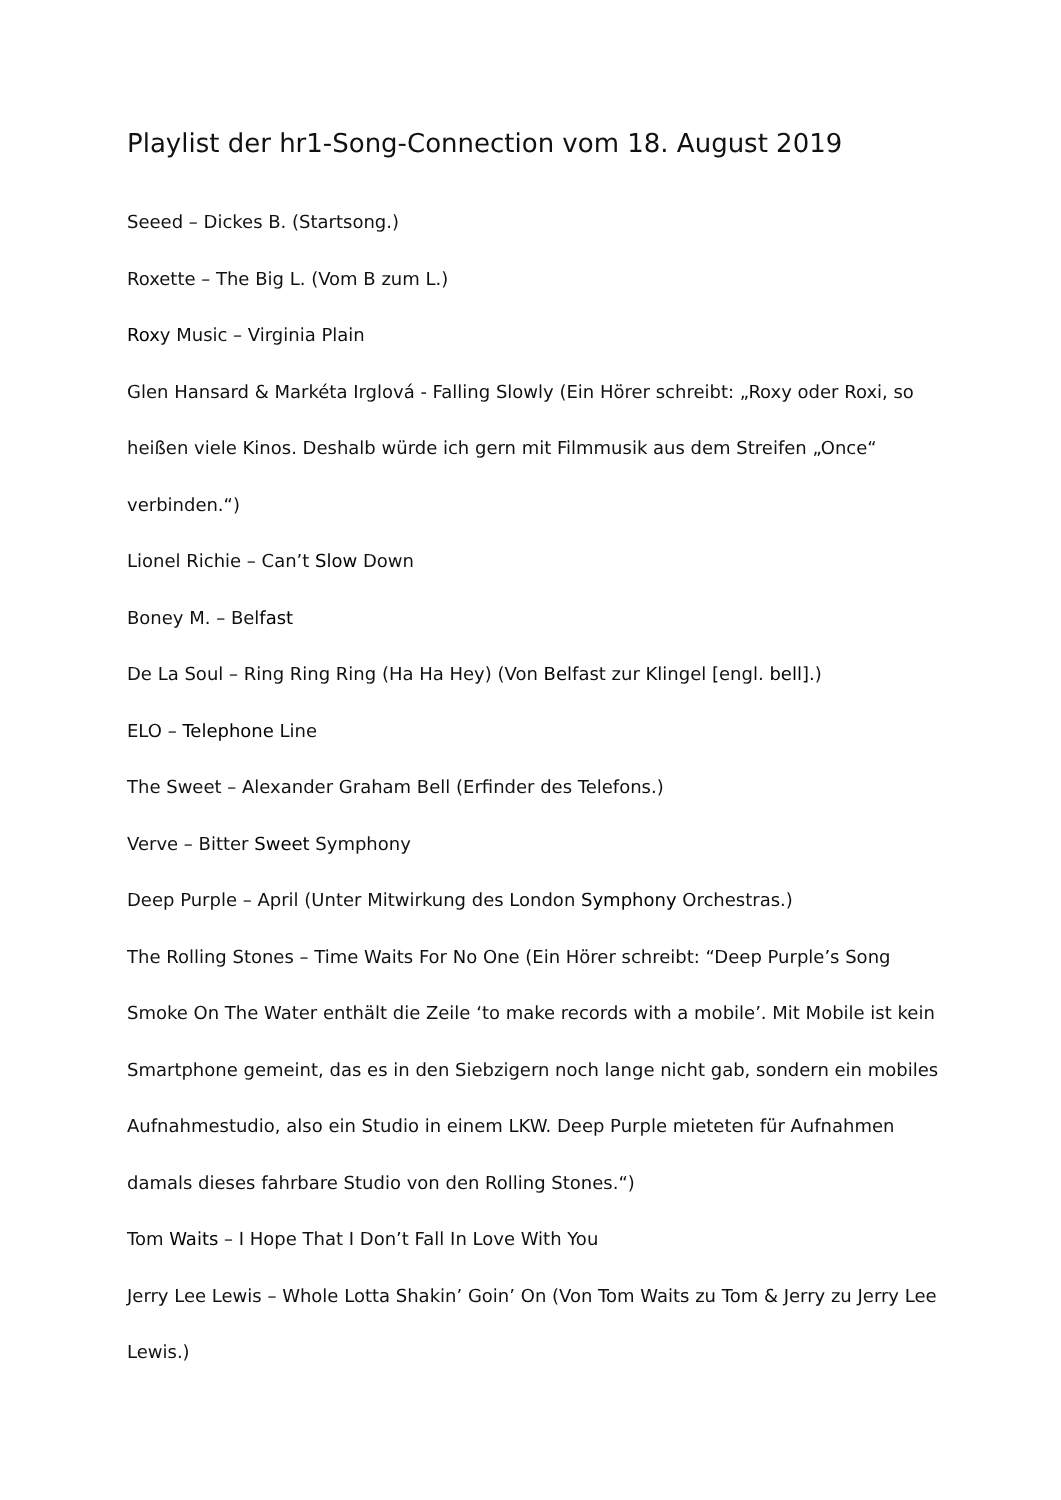Playlist der hr1-Song-Connection vom 18. August 2019
Seeed – Dickes B. (Startsong.)
Roxette – The Big L. (Vom B zum L.)
Roxy Music – Virginia Plain
Glen Hansard & Markéta Irglová - Falling Slowly (Ein Hörer schreibt: „Roxy oder Roxi, so heißen viele Kinos. Deshalb würde ich gern mit Filmmusik aus dem Streifen „Once“ verbinden.“)
Lionel Richie – Can’t Slow Down
Boney M. – Belfast
De La Soul – Ring Ring Ring (Ha Ha Hey) (Von Belfast zur Klingel [engl. bell].)
ELO – Telephone Line
The Sweet – Alexander Graham Bell (Erfinder des Telefons.)
Verve – Bitter Sweet Symphony
Deep Purple – April (Unter Mitwirkung des London Symphony Orchestras.)
The Rolling Stones – Time Waits For No One (Ein Hörer schreibt: “Deep Purple’s Song Smoke On The Water enthält die Zeile ‘to make records with a mobile’. Mit Mobile ist kein Smartphone gemeint, das es in den Siebzigern noch lange nicht gab, sondern ein mobiles Aufnahmestudio, also ein Studio in einem LKW. Deep Purple mieteten für Aufnahmen damals dieses fahrbare Studio von den Rolling Stones.“)
Tom Waits – I Hope That I Don’t Fall In Love With You
Jerry Lee Lewis – Whole Lotta Shakin’ Goin’ On (Von Tom Waits zu Tom & Jerry zu Jerry Lee Lewis.)